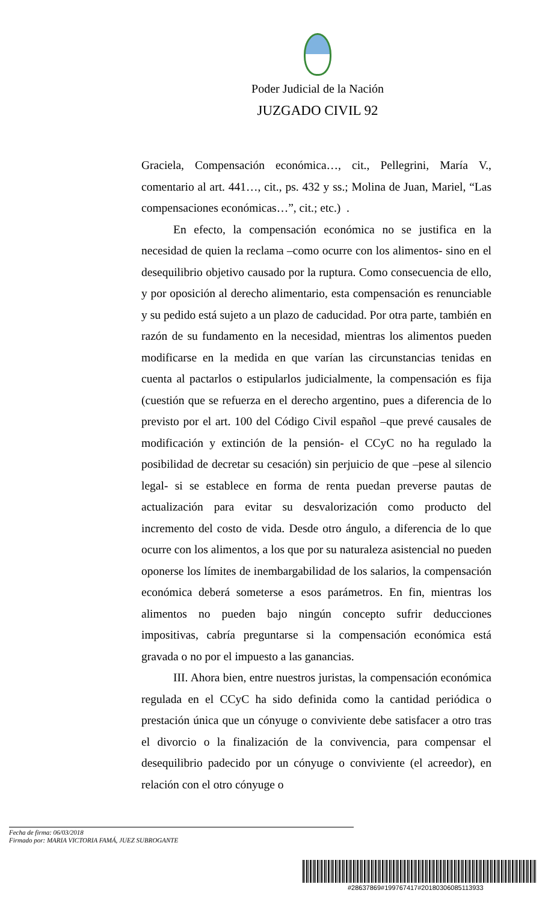Poder Judicial de la Nación
JUZGADO CIVIL 92
Graciela, Compensación económica…, cit., Pellegrini, María V., comentario al art. 441…, cit., ps. 432 y ss.; Molina de Juan, Mariel, “Las compensaciones económicas…”, cit.; etc.) .
En efecto, la compensación económica no se justifica en la necesidad de quien la reclama –como ocurre con los alimentos- sino en el desequilibrio objetivo causado por la ruptura. Como consecuencia de ello, y por oposición al derecho alimentario, esta compensación es renunciable y su pedido está sujeto a un plazo de caducidad. Por otra parte, también en razón de su fundamento en la necesidad, mientras los alimentos pueden modificarse en la medida en que varían las circunstancias tenidas en cuenta al pactarlos o estipularlos judicialmente, la compensación es fija (cuestión que se refuerza en el derecho argentino, pues a diferencia de lo previsto por el art. 100 del Código Civil español –que prevé causales de modificación y extinción de la pensión- el CCyC no ha regulado la posibilidad de decretar su cesación) sin perjuicio de que –pese al silencio legal- si se establece en forma de renta puedan preverse pautas de actualización para evitar su desvalorización como producto del incremento del costo de vida. Desde otro ángulo, a diferencia de lo que ocurre con los alimentos, a los que por su naturaleza asistencial no pueden oponerse los límites de inembargabilidad de los salarios, la compensación económica deberá someterse a esos parámetros. En fin, mientras los alimentos no pueden bajo ningún concepto sufrir deducciones impositivas, cabría preguntarse si la compensación económica está gravada o no por el impuesto a las ganancias.
III. Ahora bien, entre nuestros juristas, la compensación económica regulada en el CCyC ha sido definida como la cantidad periódica o prestación única que un cónyuge o conviviente debe satisfacer a otro tras el divorcio o la finalización de la convivencia, para compensar el desequilibrio padecido por un cónyuge o conviviente (el acreedor), en relación con el otro cónyuge o
Fecha de firma: 06/03/2018
Firmado por: MARIA VICTORIA FAMÁ, JUEZ SUBROGANTE
#28637869#199767417#20180306085113933